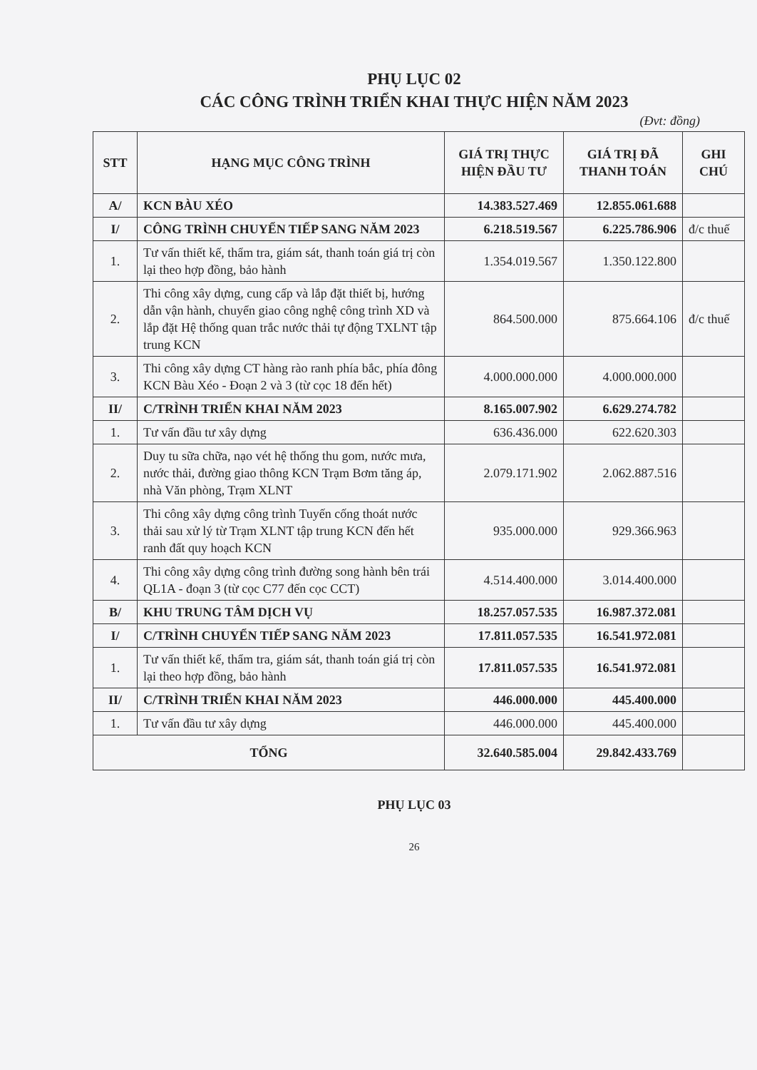PHỤ LỤC 02
CÁC CÔNG TRÌNH TRIỂN KHAI THỰC HIỆN NĂM 2023
(Đvt: đồng)
| STT | HẠNG MỤC CÔNG TRÌNH | GIÁ TRỊ THỰC HIỆN ĐẦU TƯ | GIÁ TRỊ ĐÃ THANH TOÁN | GHI CHÚ |
| --- | --- | --- | --- | --- |
| A/ | KCN BÀU XÉO | 14.383.527.469 | 12.855.061.688 | |
| I/ | CÔNG TRÌNH CHUYỂN TIẾP SANG NĂM 2023 | 6.218.519.567 | 6.225.786.906 | đ/c thuế |
| 1. | Tư vấn thiết kế, thẩm tra, giám sát, thanh toán giá trị còn lại theo hợp đồng, bảo hành | 1.354.019.567 | 1.350.122.800 | |
| 2. | Thi công xây dựng, cung cấp và lắp đặt thiết bị, hướng dẫn vận hành, chuyển giao công nghệ công trình XD và lắp đặt Hệ thống quan trắc nước thải tự động TXLNT tập trung KCN | 864.500.000 | 875.664.106 | đ/c thuế |
| 3. | Thi công xây dựng CT hàng rào ranh phía bắc, phía đông KCN Bàu Xéo - Đoạn 2 và 3 (từ cọc 18 đến hết) | 4.000.000.000 | 4.000.000.000 | |
| II/ | C/TRÌNH TRIỂN KHAI NĂM 2023 | 8.165.007.902 | 6.629.274.782 | |
| 1. | Tư vấn đầu tư xây dựng | 636.436.000 | 622.620.303 | |
| 2. | Duy tu sữa chữa, nạo vét hệ thống thu gom, nước mưa, nước thải, đường giao thông KCN Trạm Bơm tăng áp, nhà Văn phòng, Trạm XLNT | 2.079.171.902 | 2.062.887.516 | |
| 3. | Thi công xây dựng công trình Tuyến cống thoát nước thải sau xử lý từ Trạm XLNT tập trung KCN đến hết ranh đất quy hoạch KCN | 935.000.000 | 929.366.963 | |
| 4. | Thi công xây dựng công trình đường song hành bên trái QL1A - đoạn 3 (từ cọc C77 đến cọc CCT) | 4.514.400.000 | 3.014.400.000 | |
| B/ | KHU TRUNG TÂM DỊCH VỤ | 18.257.057.535 | 16.987.372.081 | |
| I/ | C/TRÌNH CHUYỂN TIẾP SANG NĂM 2023 | 17.811.057.535 | 16.541.972.081 | |
| 1. | Tư vấn thiết kế, thẩm tra, giám sát, thanh toán giá trị còn lại theo hợp đồng, bảo hành | 17.811.057.535 | 16.541.972.081 | |
| II/ | C/TRÌNH TRIỂN KHAI NĂM 2023 | 446.000.000 | 445.400.000 | |
| 1. | Tư vấn đầu tư xây dựng | 446.000.000 | 445.400.000 | |
| TỔNG | | 32.640.585.004 | 29.842.433.769 | |
PHỤ LỤC 03
26